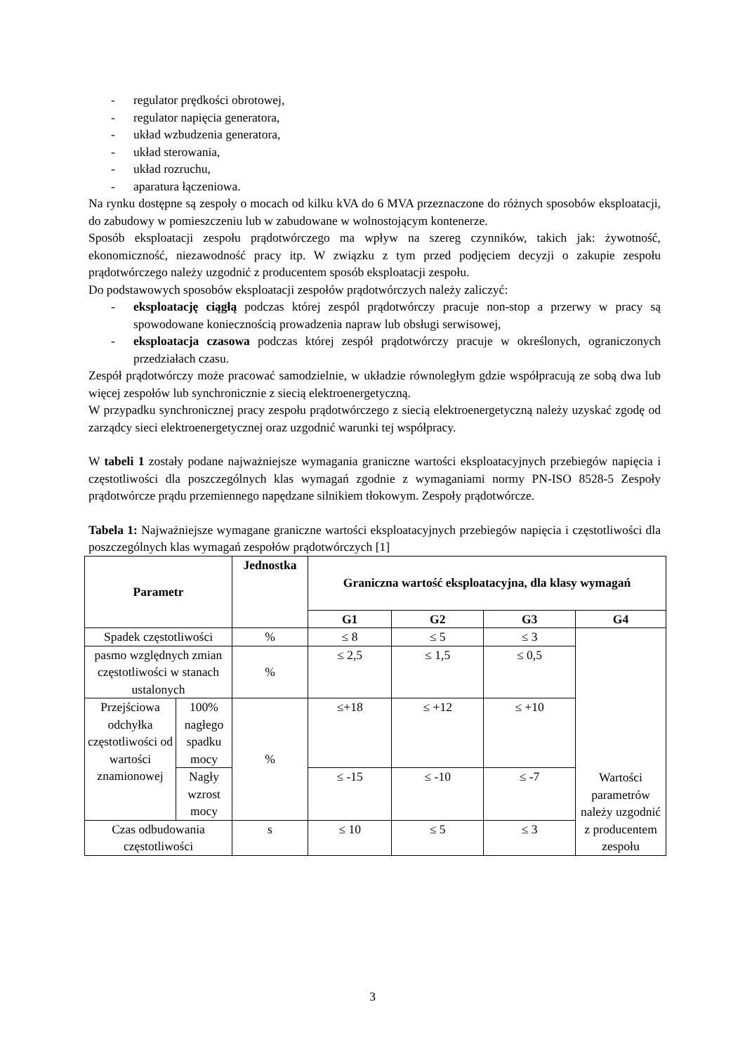- regulator prędkości obrotowej,
- regulator napięcia generatora,
- układ wzbudzenia generatora,
- układ sterowania,
- układ rozruchu,
- aparatura łączeniowa.
Na rynku dostępne są zespoły o mocach od kilku kVA do 6 MVA przeznaczone do różnych sposobów eksploatacji, do zabudowy w pomieszczeniu lub w zabudowane w wolnostojącym kontenerze.
Sposób eksploatacji zespołu prądotwórczego ma wpływ na szereg czynników, takich jak: żywotność, ekonomiczność, niezawodność pracy itp. W związku z tym przed podjęciem decyzji o zakupie zespołu prądotwórczego należy uzgodnić z producentem sposób eksploatacji zespołu.
Do podstawowych sposobów eksploatacji zespołów prądotwórczych należy zaliczyć:
- eksploatację ciągłą podczas której zespól prądotwórczy pracuje non-stop a przerwy w pracy są spowodowane koniecznością prowadzenia napraw lub obsługi serwisowej,
- eksploatacja czasowa podczas której zespół prądotwórczy pracuje w określonych, ograniczonych przedziałach czasu.
Zespół prądotwórczy może pracować samodzielnie, w układzie równoległym gdzie współpracują ze sobą dwa lub więcej zespołów lub synchronicznie z siecią elektroenergetyczną.
W przypadku synchronicznej pracy zespołu prądotwórczego z siecią elektroenergetyczną należy uzyskać zgodę od zarządcy sieci elektroenergetycznej oraz uzgodnić warunki tej współpracy.
W tabeli 1 zostały podane najważniejsze wymagania graniczne wartości eksploatacyjnych przebiegów napięcia i częstotliwości dla poszczególnych klas wymagań zgodnie z wymaganiami normy PN-ISO 8528-5 Zespoły prądotwórcze prądu przemiennego napędzane silnikiem tłokowym. Zespoły prądotwórcze.
Tabela 1: Najważniejsze wymagane graniczne wartości eksploatacyjnych przebiegów napięcia i częstotliwości dla poszczególnych klas wymagań zespołów prądotwórczych [1]
| Parametr | | Jednostka | Graniczna wartość eksploatacyjna, dla klasy wymagań | | | |
| --- | --- | --- | --- | --- | --- | --- |
| | | | G1 | G2 | G3 | G4 |
| Spadek częstotliwości | | % | ≤ 8 | ≤ 5 | ≤ 3 | Wartości parametrów należy uzgodnić z producentem zespołu |
| pasmo względnych zmian częstotliwości w stanach ustalonych | | % | ≤ 2,5 | ≤ 1,5 | ≤ 0,5 | |
| Przejściowa odchyłka częstotliwości od wartości znamionowej | 100% nagłego spadku mocy | % | ≤+18 | ≤ +12 | ≤ +10 | |
| | Nagły wzrost mocy | | ≤ -15 | ≤ -10 | ≤ -7 | |
| Czas odbudowania częstotliwości | | s | ≤ 10 | ≤ 5 | ≤ 3 | |
3